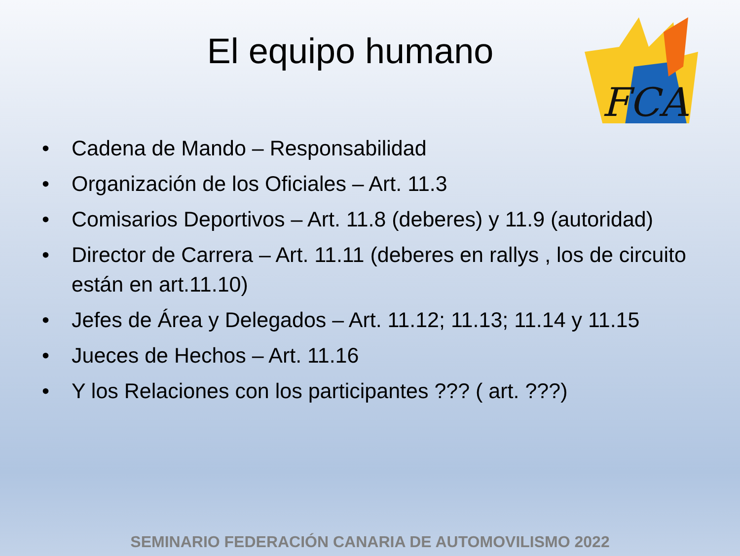El equipo humano
FCA
• Cadena de Mando – Responsabilidad
• Organización de los Oficiales – Art. 11.3
• Comisarios Deportivos – Art. 11.8 (deberes) y 11.9 (autoridad)
• Director de Carrera – Art. 11.11 (deberes en rallys , los de circuito están en art.11.10)
• Jefes de Área y Delegados – Art. 11.12; 11.13; 11.14 y 11.15
• Jueces de Hechos – Art. 11.16
• Y los Relaciones con los participantes ??? ( art. ???)
SEMINARIO FEDERACIÓN CANARIA DE AUTOMOVILISMO 2022